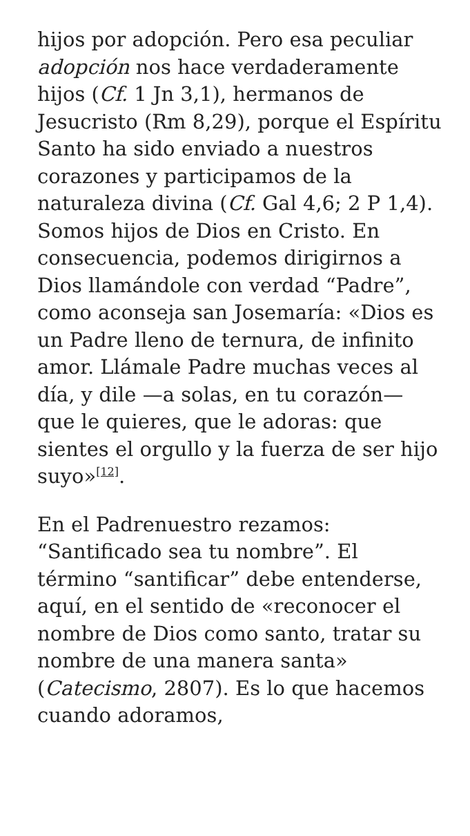hijos por adopción. Pero esa peculiar adopción nos hace verdaderamente hijos (Cf. 1 Jn 3,1), hermanos de Jesucristo (Rm 8,29), porque el Espíritu Santo ha sido enviado a nuestros corazones y participamos de la naturaleza divina (Cf. Gal 4,6; 2 P 1,4). Somos hijos de Dios en Cristo. En consecuencia, podemos dirigirnos a Dios llamándole con verdad “Padre”, como aconseja san Josemaría: «Dios es un Padre lleno de ternura, de infinito amor. Llámale Padre muchas veces al día, y dile —a solas, en tu corazón— que le quieres, que le adoras: que sientes el orgullo y la fuerza de ser hijo suyo»<sup>[12]</sup>.
En el Padrenuestro rezamos: “Santificado sea tu nombre”. El término “santificar” debe entenderse, aquí, en el sentido de «reconocer el nombre de Dios como santo, tratar su nombre de una manera santa» (Catecismo, 2807). Es lo que hacemos cuando adoramos,